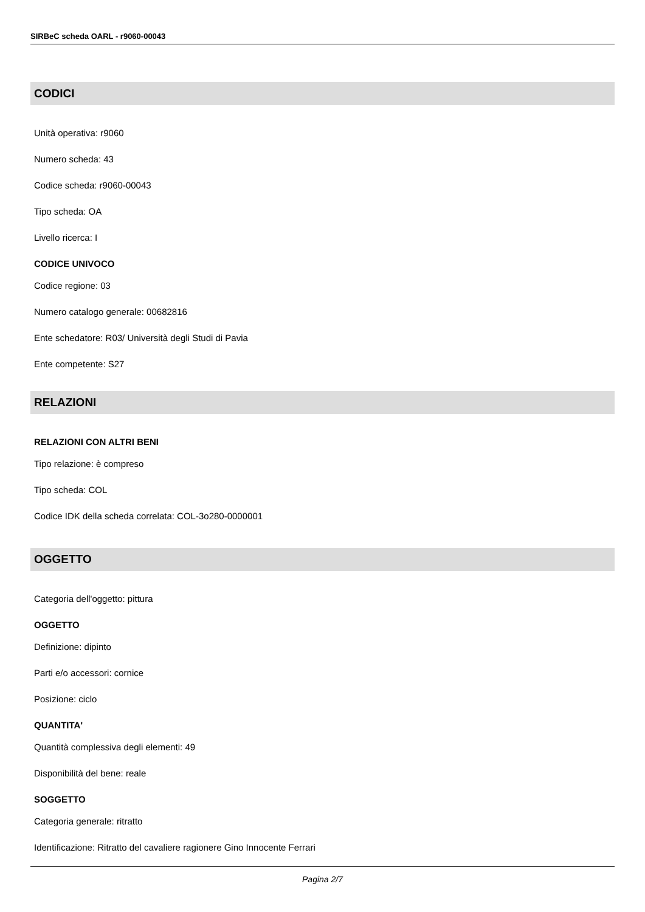SIRBeC scheda OARL - r9060-00043
CODICI
Unità operativa: r9060
Numero scheda: 43
Codice scheda: r9060-00043
Tipo scheda: OA
Livello ricerca: I
CODICE UNIVOCO
Codice regione: 03
Numero catalogo generale: 00682816
Ente schedatore: R03/ Università degli Studi di Pavia
Ente competente: S27
RELAZIONI
RELAZIONI CON ALTRI BENI
Tipo relazione: è compreso
Tipo scheda: COL
Codice IDK della scheda correlata: COL-3o280-0000001
OGGETTO
Categoria dell'oggetto: pittura
OGGETTO
Definizione: dipinto
Parti e/o accessori: cornice
Posizione: ciclo
QUANTITA'
Quantità complessiva degli elementi: 49
Disponibilità del bene: reale
SOGGETTO
Categoria generale: ritratto
Identificazione: Ritratto del cavaliere ragionere Gino Innocente Ferrari
Pagina 2/7